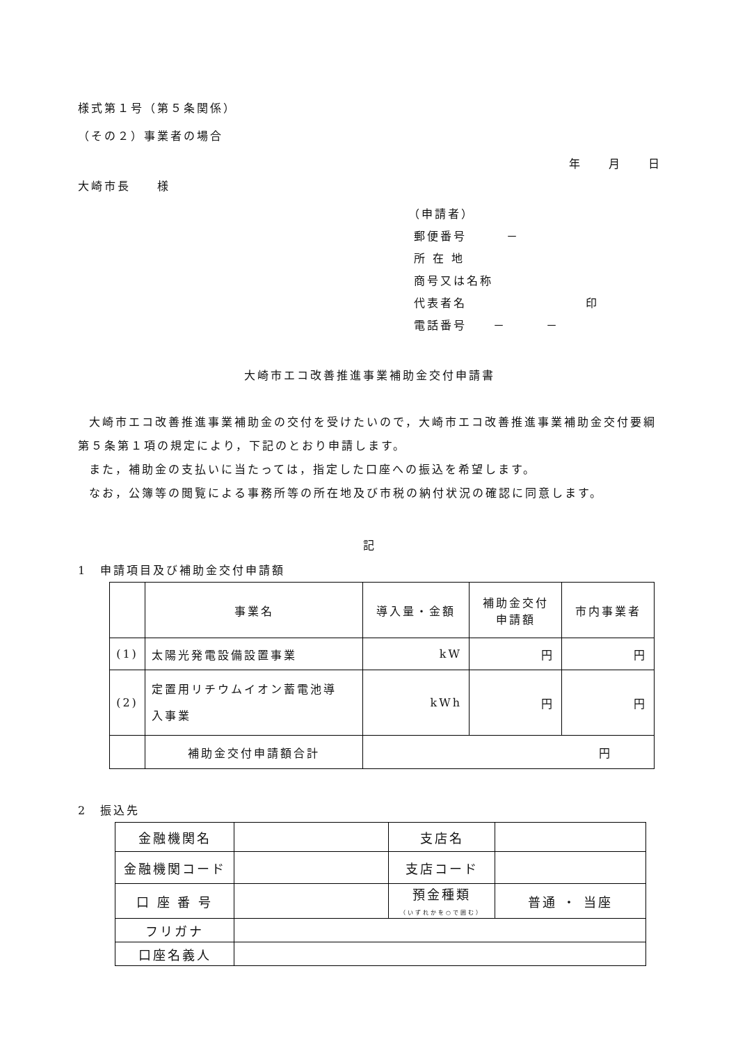様式第１号（第５条関係）
（その２）事業者の場合
年　　月　　日
大崎市長　　様
（申請者）
郵便番号　　　－
所 在 地
商号又は名称
代表者名　　　　　　　　　印
電話番号　　－　　　－
大崎市エコ改善推進事業補助金交付申請書
大崎市エコ改善推進事業補助金の交付を受けたいので，大崎市エコ改善推進事業補助金交付要綱第５条第１項の規定により，下記のとおり申請します。
また，補助金の支払いに当たっては，指定した口座への振込を希望します。
なお，公簿等の閲覧による事務所等の所在地及び市税の納付状況の確認に同意します。
記
1　申請項目及び補助金交付申請額
| | 事業名 | 導入量・金額 | 補助金交付 申請額 | 市内事業者 |
| --- | --- | --- | --- | --- |
| (1) | 太陽光発電設備設置事業 | kW | 円 | 円 |
| (2) | 定置用リチウムイオン蓄電池導 入事業 | kWh | 円 | 円 |
| | 補助金交付申請額合計 | 円 | | |
2　振込先
| 金融機関名 | | 支店名 | |
| 金融機関コード | | 支店コード | |
| 口 座 番 号 | | 預金種類 （いずれかを○で囲む） | 普通 ・ 当座 |
| フリガナ | | | |
| 口座名義人 | | | |